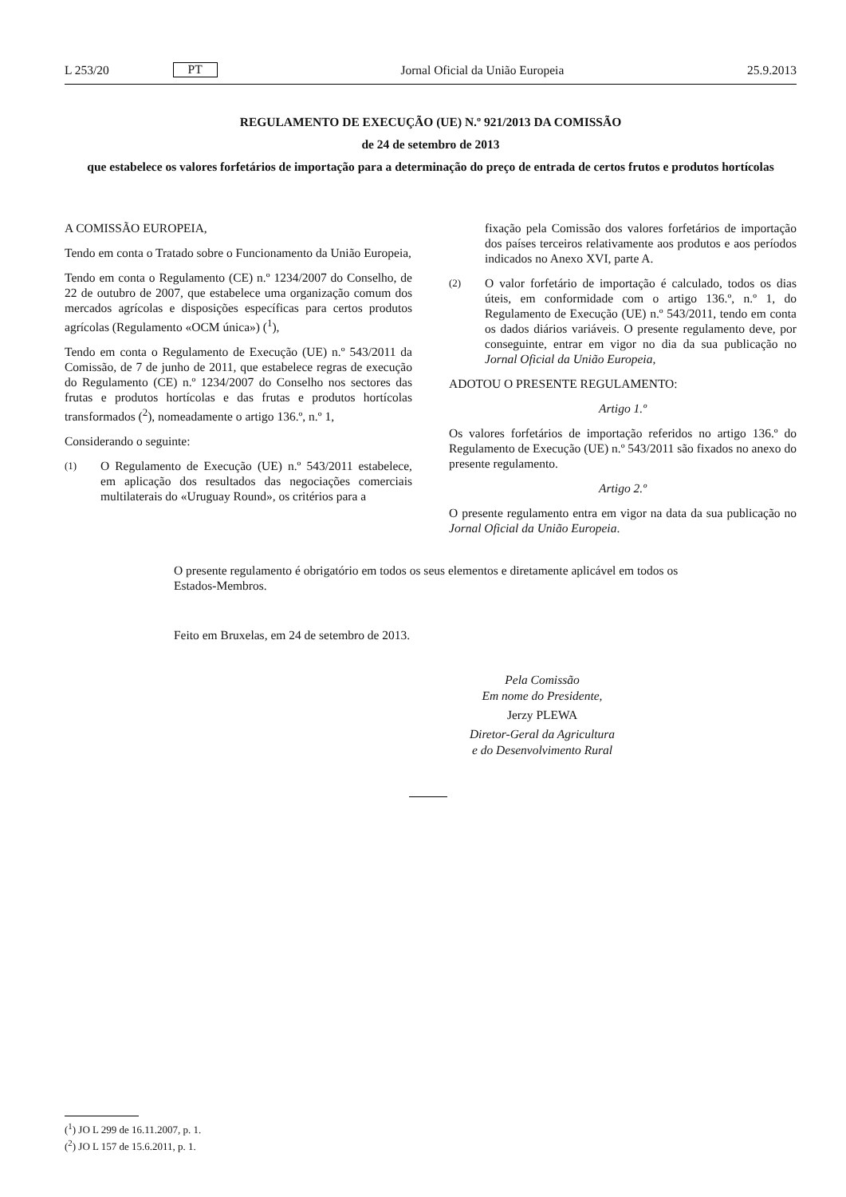L 253/20 PT Jornal Oficial da União Europeia 25.9.2013
REGULAMENTO DE EXECUÇÃO (UE) N.º 921/2013 DA COMISSÃO
de 24 de setembro de 2013
que estabelece os valores forfetários de importação para a determinação do preço de entrada de certos frutos e produtos hortícolas
A COMISSÃO EUROPEIA,
Tendo em conta o Tratado sobre o Funcionamento da União Europeia,
Tendo em conta o Regulamento (CE) n.º 1234/2007 do Conselho, de 22 de outubro de 2007, que estabelece uma organização comum dos mercados agrícolas e disposições específicas para certos produtos agrícolas (Regulamento «OCM única») (<sup>1</sup>),
Tendo em conta o Regulamento de Execução (UE) n.º 543/2011 da Comissão, de 7 de junho de 2011, que estabelece regras de execução do Regulamento (CE) n.º 1234/2007 do Conselho nos sectores das frutas e produtos hortícolas e das frutas e produtos hortícolas transformados (<sup>2</sup>), nomeadamente o artigo 136.º, n.º 1,
Considerando o seguinte:
(1) O Regulamento de Execução (UE) n.º 543/2011 estabelece, em aplicação dos resultados das negociações comerciais multilaterais do «Uruguay Round», os critérios para a
fixação pela Comissão dos valores forfetários de importação dos países terceiros relativamente aos produtos e aos períodos indicados no Anexo XVI, parte A.
(2) O valor forfetário de importação é calculado, todos os dias úteis, em conformidade com o artigo 136.º, n.º 1, do Regulamento de Execução (UE) n.º 543/2011, tendo em conta os dados diários variáveis. O presente regulamento deve, por conseguinte, entrar em vigor no dia da sua publicação no Jornal Oficial da União Europeia,
ADOTOU O PRESENTE REGULAMENTO:
Artigo 1.º
Os valores forfetários de importação referidos no artigo 136.º do Regulamento de Execução (UE) n.º 543/2011 são fixados no anexo do presente regulamento.
Artigo 2.º
O presente regulamento entra em vigor na data da sua publicação no Jornal Oficial da União Europeia.
O presente regulamento é obrigatório em todos os seus elementos e diretamente aplicável em todos os Estados-Membros.
Feito em Bruxelas, em 24 de setembro de 2013.
Pela Comissão
Em nome do Presidente,
Jerzy PLEWA
Diretor-Geral da Agricultura
e do Desenvolvimento Rural
(<sup>1</sup>) JO L 299 de 16.11.2007, p. 1.
(<sup>2</sup>) JO L 157 de 15.6.2011, p. 1.